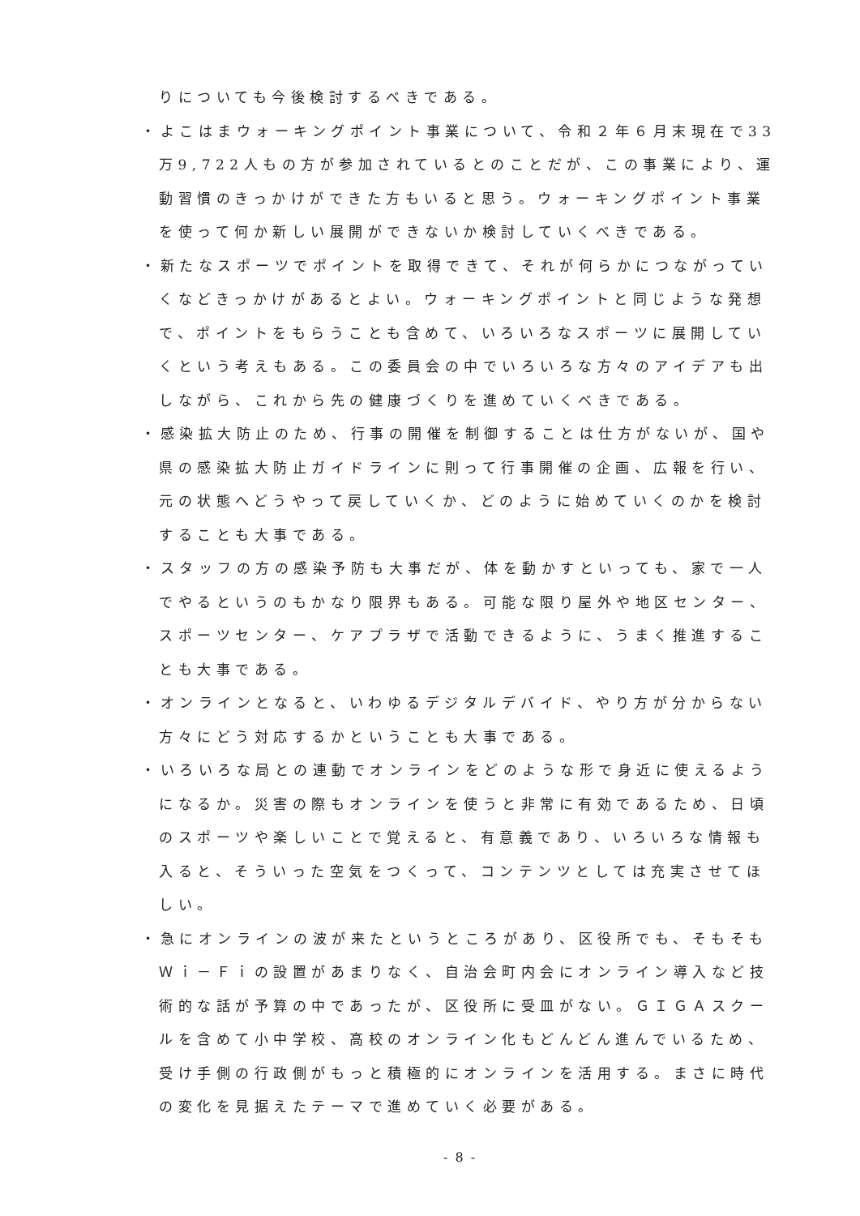りについても今後検討するべきである。
・よこはまウォーキングポイント事業について、令和２年６月末現在で33万9,722人もの方が参加されているとのことだが、この事業により、運動習慣のきっかけができた方もいると思う。ウォーキングポイント事業を使って何か新しい展開ができないか検討していくべきである。
・新たなスポーツでポイントを取得できて、それが何らかにつながっていくなどきっかけがあるとよい。ウォーキングポイントと同じような発想で、ポイントをもらうことも含めて、いろいろなスポーツに展開していくという考えもある。この委員会の中でいろいろな方々のアイデアも出しながら、これから先の健康づくりを進めていくべきである。
・感染拡大防止のため、行事の開催を制御することは仕方がないが、国や県の感染拡大防止ガイドラインに則って行事開催の企画、広報を行い、元の状態へどうやって戻していくか、どのように始めていくのかを検討することも大事である。
・スタッフの方の感染予防も大事だが、体を動かすといっても、家で一人でやるというのもかなり限界もある。可能な限り屋外や地区センター、スポーツセンター、ケアプラザで活動できるように、うまく推進することも大事である。
・オンラインとなると、いわゆるデジタルデバイド、やり方が分からない方々にどう対応するかということも大事である。
・いろいろな局との連動でオンラインをどのような形で身近に使えるようになるか。災害の際もオンラインを使うと非常に有効であるため、日頃のスポーツや楽しいことで覚えると、有意義であり、いろいろな情報も入ると、そういった空気をつくって、コンテンツとしては充実させてほしい。
・急にオンラインの波が来たというところがあり、区役所でも、そもそもＷｉ－Ｆｉの設置があまりなく、自治会町内会にオンライン導入など技術的な話が予算の中であったが、区役所に受皿がない。ＧＩＧＡスクールを含めて小中学校、高校のオンライン化もどんどん進んでいるため、受け手側の行政側がもっと積極的にオンラインを活用する。まさに時代の変化を見据えたテーマで進めていく必要がある。
- 8 -